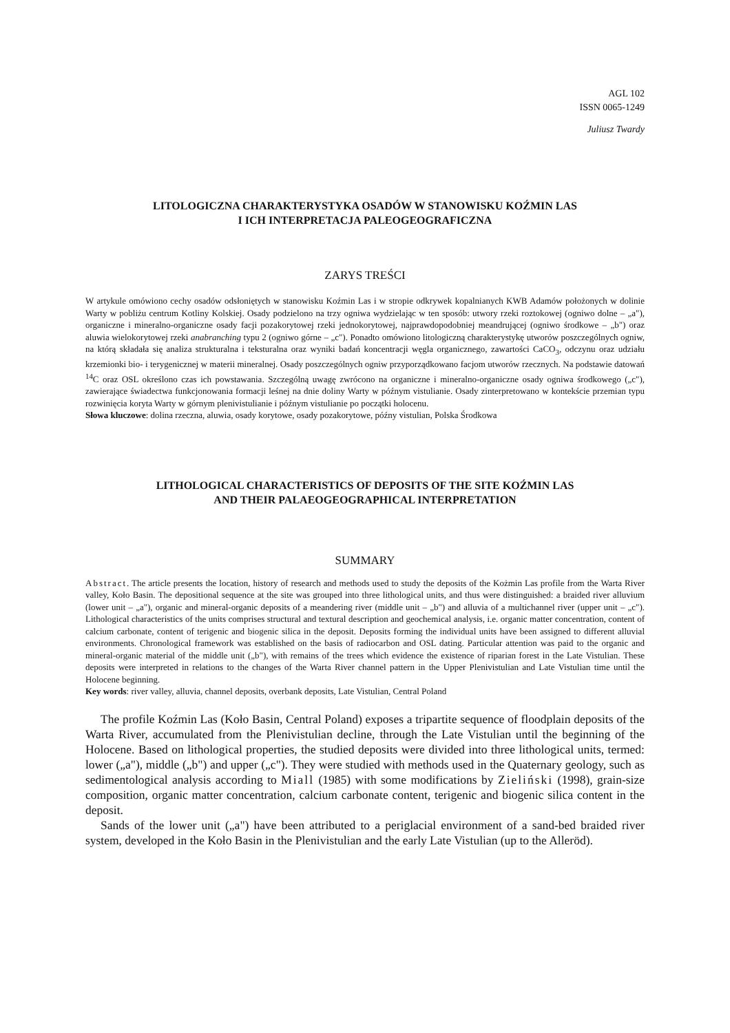AGL 102
ISSN 0065-1249
Juliusz Twardy
LITOLOGICZNA CHARAKTERYSTYKA OSADÓW W STANOWISKU KOŹMIN LAS
I ICH INTERPRETACJA PALEOGEOGRAFICZNA
ZARYS TREŚCI
W artykule omówiono cechy osadów odsłoniętych w stanowisku Koźmin Las i w stropie odkrywek kopalnianych KWB Adamów położonych w dolinie Warty w pobliżu centrum Kotliny Kolskiej. Osady podzielono na trzy ogniwa wydzielając w ten sposób: utwory rzeki roztokowej (ogniwo dolne – „a"), organiczne i mineralno-organiczne osady facji pozakorytowej rzeki jednokorytowej, najprawdopodobniej meandrującej (ogniwo środkowe – „b") oraz aluwia wielokorytowej rzeki anabranching typu 2 (ogniwo górne – „c"). Ponadto omówiono litologiczną charakterystykę utworów poszczególnych ogniw, na którą składała się analiza strukturalna i teksturalna oraz wyniki badań koncentracji węgla organicznego, zawartości CaCO<sub>3</sub>, odczynu oraz udziału krzemionki bio- i terygenicznej w materii mineralnej. Osady poszczególnych ogniw przyporządkowano facjom utworów rzecznych. Na podstawie datowań <sup>14</sup>C oraz OSL określono czas ich powstawania. Szczególną uwagę zwrócono na organiczne i mineralno-organiczne osady ogniwa środkowego („c"), zawierające świadectwa funkcjonowania formacji leśnej na dnie doliny Warty w późnym vistulianie. Osady zinterpretowano w kontekście przemian typu rozwinięcia koryta Warty w górnym plenivistulianie i późnym vistulianie po początki holocenu.
Słowa kluczowe: dolina rzeczna, aluwia, osady korytowe, osady pozakorytowe, późny vistulian, Polska Środkowa
LITHOLOGICAL CHARACTERISTICS OF DEPOSITS OF THE SITE KOŹMIN LAS
AND THEIR PALAEOGEOGRAPHICAL INTERPRETATION
SUMMARY
Abstract. The article presents the location, history of research and methods used to study the deposits of the Kożmin Las profile from the Warta River valley, Koło Basin. The depositional sequence at the site was grouped into three lithological units, and thus were distinguished: a braided river alluvium (lower unit – „a"), organic and mineral-organic deposits of a meandering river (middle unit – „b") and alluvia of a multichannel river (upper unit – „c"). Lithological characteristics of the units comprises structural and textural description and geochemical analysis, i.e. organic matter concentration, content of calcium carbonate, content of terigenic and biogenic silica in the deposit. Deposits forming the individual units have been assigned to different alluvial environments. Chronological framework was established on the basis of radiocarbon and OSL dating. Particular attention was paid to the organic and mineral-organic material of the middle unit („b"), with remains of the trees which evidence the existence of riparian forest in the Late Vistulian. These deposits were interpreted in relations to the changes of the Warta River channel pattern in the Upper Plenivistulian and Late Vistulian time until the Holocene beginning.
Key words: river valley, alluvia, channel deposits, overbank deposits, Late Vistulian, Central Poland
The profile Koźmin Las (Koło Basin, Central Poland) exposes a tripartite sequence of floodplain deposits of the Warta River, accumulated from the Plenivistulian decline, through the Late Vistulian until the beginning of the Holocene. Based on lithological properties, the studied deposits were divided into three lithological units, termed: lower („a"), middle („b") and upper („c"). They were studied with methods used in the Quaternary geology, such as sedimentological analysis according to Miall (1985) with some modifications by Zieliński (1998), grain-size composition, organic matter concentration, calcium carbonate content, terigenic and biogenic silica content in the deposit.
Sands of the lower unit („a") have been attributed to a periglacial environment of a sand-bed braided river system, developed in the Koło Basin in the Plenivistulian and the early Late Vistulian (up to the Alleröd).